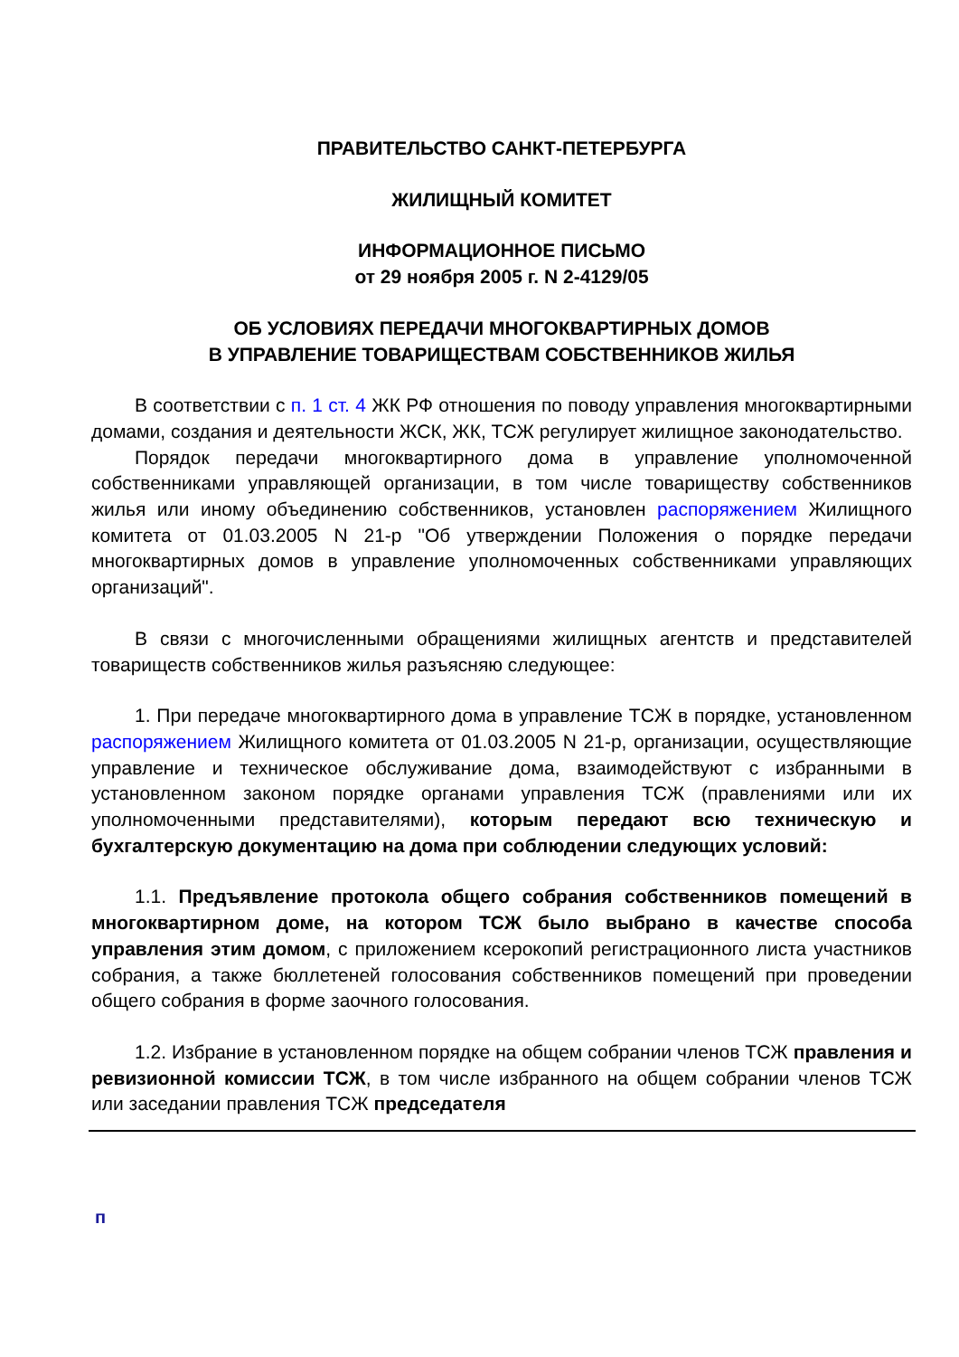ПРАВИТЕЛЬСТВО САНКТ-ПЕТЕРБУРГА
ЖИЛИЩНЫЙ КОМИТЕТ
ИНФОРМАЦИОННОЕ ПИСЬМО
от 29 ноября 2005 г. N 2-4129/05
ОБ УСЛОВИЯХ ПЕРЕДАЧИ МНОГОКВАРТИРНЫХ ДОМОВ
В УПРАВЛЕНИЕ ТОВАРИЩЕСТВАМ СОБСТВЕННИКОВ ЖИЛЬЯ
В соответствии с п. 1 ст. 4 ЖК РФ отношения по поводу управления многоквартирными домами, создания и деятельности ЖСК, ЖК, ТСЖ регулирует жилищное законодательство.
Порядок передачи многоквартирного дома в управление уполномоченной собственниками управляющей организации, в том числе товариществу собственников жилья или иному объединению собственников, установлен распоряжением Жилищного комитета от 01.03.2005 N 21-р "Об утверждении Положения о порядке передачи многоквартирных домов в управление уполномоченных собственниками управляющих организаций".
В связи с многочисленными обращениями жилищных агентств и представителей товариществ собственников жилья разъясняю следующее:
1. При передаче многоквартирного дома в управление ТСЖ в порядке, установленном распоряжением Жилищного комитета от 01.03.2005 N 21-р, организации, осуществляющие управление и техническое обслуживание дома, взаимодействуют с избранными в установленном законом порядке органами управления ТСЖ (правлениями или их уполномоченными представителями), которым передают всю техническую и бухгалтерскую документацию на дома при соблюдении следующих условий:
1.1. Предъявление протокола общего собрания собственников помещений в многоквартирном доме, на котором ТСЖ было выбрано в качестве способа управления этим домом, с приложением ксерокопий регистрационного листа участников собрания, а также бюллетеней голосования собственников помещений при проведении общего собрания в форме заочного голосования.
1.2. Избрание в установленном порядке на общем собрании членов ТСЖ правления и ревизионной комиссии ТСЖ, в том числе избранного на общем собрании членов ТСЖ или заседании правления ТСЖ председателя
п